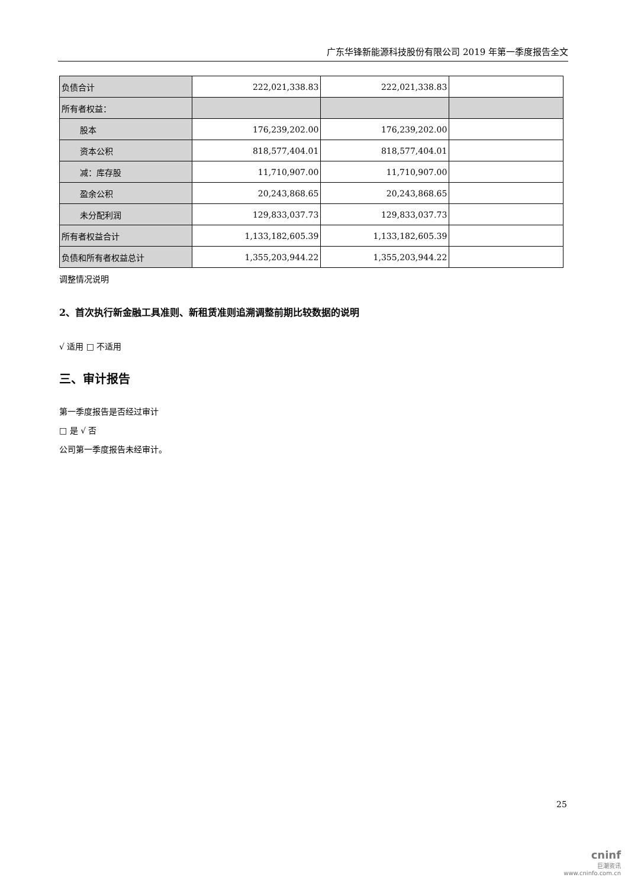广东华锋新能源科技股份有限公司 2019 年第一季度报告全文
| 负债合计 | 222,021,338.83 | 222,021,338.83 | |
| 所有者权益： | | | |
| 股本 | 176,239,202.00 | 176,239,202.00 | |
| 资本公积 | 818,577,404.01 | 818,577,404.01 | |
| 减：库存股 | 11,710,907.00 | 11,710,907.00 | |
| 盈余公积 | 20,243,868.65 | 20,243,868.65 | |
| 未分配利润 | 129,833,037.73 | 129,833,037.73 | |
| 所有者权益合计 | 1,133,182,605.39 | 1,133,182,605.39 | |
| 负债和所有者权益总计 | 1,355,203,944.22 | 1,355,203,944.22 | |
调整情况说明
2、首次执行新金融工具准则、新租赁准则追溯调整前期比较数据的说明
√ 适用 □ 不适用
三、审计报告
第一季度报告是否经过审计
□ 是 √ 否
公司第一季度报告未经审计。
25
cninf
巨潮资讯
www.cninfo.com.cn